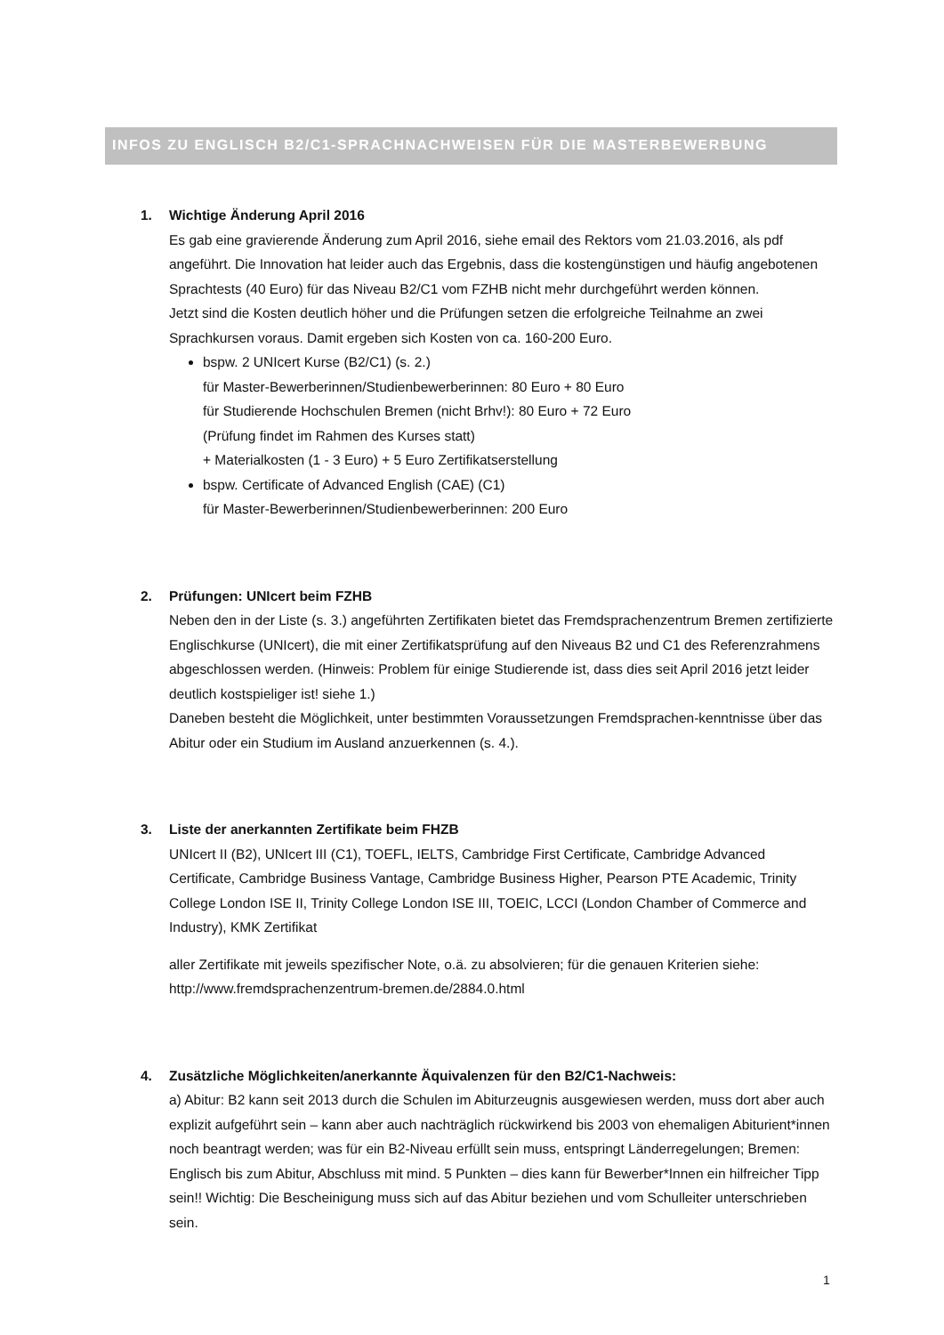INFOS ZU ENGLISCH B2/C1-SPRACHNACHWEISEN FÜR DIE MASTERBEWERBUNG
1. Wichtige Änderung April 2016
Es gab eine gravierende Änderung zum April 2016, siehe email des Rektors vom 21.03.2016, als pdf angeführt. Die Innovation hat leider auch das Ergebnis, dass die kostengünstigen und häufig angebotenen Sprachtests (40 Euro) für das Niveau B2/C1 vom FZHB nicht mehr durchgeführt werden können.
Jetzt sind die Kosten deutlich höher und die Prüfungen setzen die erfolgreiche Teilnahme an zwei Sprachkursen voraus. Damit ergeben sich Kosten von ca. 160-200 Euro.
bspw. 2 UNIcert Kurse (B2/C1) (s. 2.)
für Master-Bewerberinnen/Studienbewerberinnen: 80 Euro + 80 Euro
für Studierende Hochschulen Bremen (nicht Brhv!): 80 Euro + 72 Euro
(Prüfung findet im Rahmen des Kurses statt)
+ Materialkosten (1 - 3 Euro) + 5 Euro Zertifikatserstellung
bspw. Certificate of Advanced English (CAE) (C1)
für Master-Bewerberinnen/Studienbewerberinnen: 200 Euro
2. Prüfungen: UNIcert beim FZHB
Neben den in der Liste (s. 3.) angeführten Zertifikaten bietet das Fremdsprachenzentrum Bremen zertifizierte Englischkurse (UNIcert), die mit einer Zertifikatsprüfung auf den Niveaus B2 und C1 des Referenzrahmens abgeschlossen werden. (Hinweis: Problem für einige Studierende ist, dass dies seit April 2016 jetzt leider deutlich kostspieliger ist! siehe 1.)
Daneben besteht die Möglichkeit, unter bestimmten Voraussetzungen Fremdsprachen-kenntnisse über das Abitur oder ein Studium im Ausland anzuerkennen (s. 4.).
3. Liste der anerkannten Zertifikate beim FHZB
UNIcert II (B2), UNIcert III (C1), TOEFL, IELTS, Cambridge First Certificate, Cambridge Advanced Certificate, Cambridge Business Vantage, Cambridge Business Higher, Pearson PTE Academic, Trinity College London ISE II, Trinity College London ISE III, TOEIC, LCCI (London Chamber of Commerce and Industry), KMK Zertifikat
aller Zertifikate mit jeweils spezifischer Note, o.ä. zu absolvieren; für die genauen Kriterien siehe: http://www.fremdsprachenzentrum-bremen.de/2884.0.html
4. Zusätzliche Möglichkeiten/anerkannte Äquivalenzen für den B2/C1-Nachweis:
a) Abitur: B2 kann seit 2013 durch die Schulen im Abiturzeugnis ausgewiesen werden, muss dort aber auch explizit aufgeführt sein – kann aber auch nachträglich rückwirkend bis 2003 von ehemaligen Abiturient*innen noch beantragt werden; was für ein B2-Niveau erfüllt sein muss, entspringt Länderregelungen; Bremen: Englisch bis zum Abitur, Abschluss mit mind. 5 Punkten – dies kann für Bewerber*Innen ein hilfreicher Tipp sein!! Wichtig: Die Bescheinigung muss sich auf das Abitur beziehen und vom Schulleiter unterschrieben sein.
1